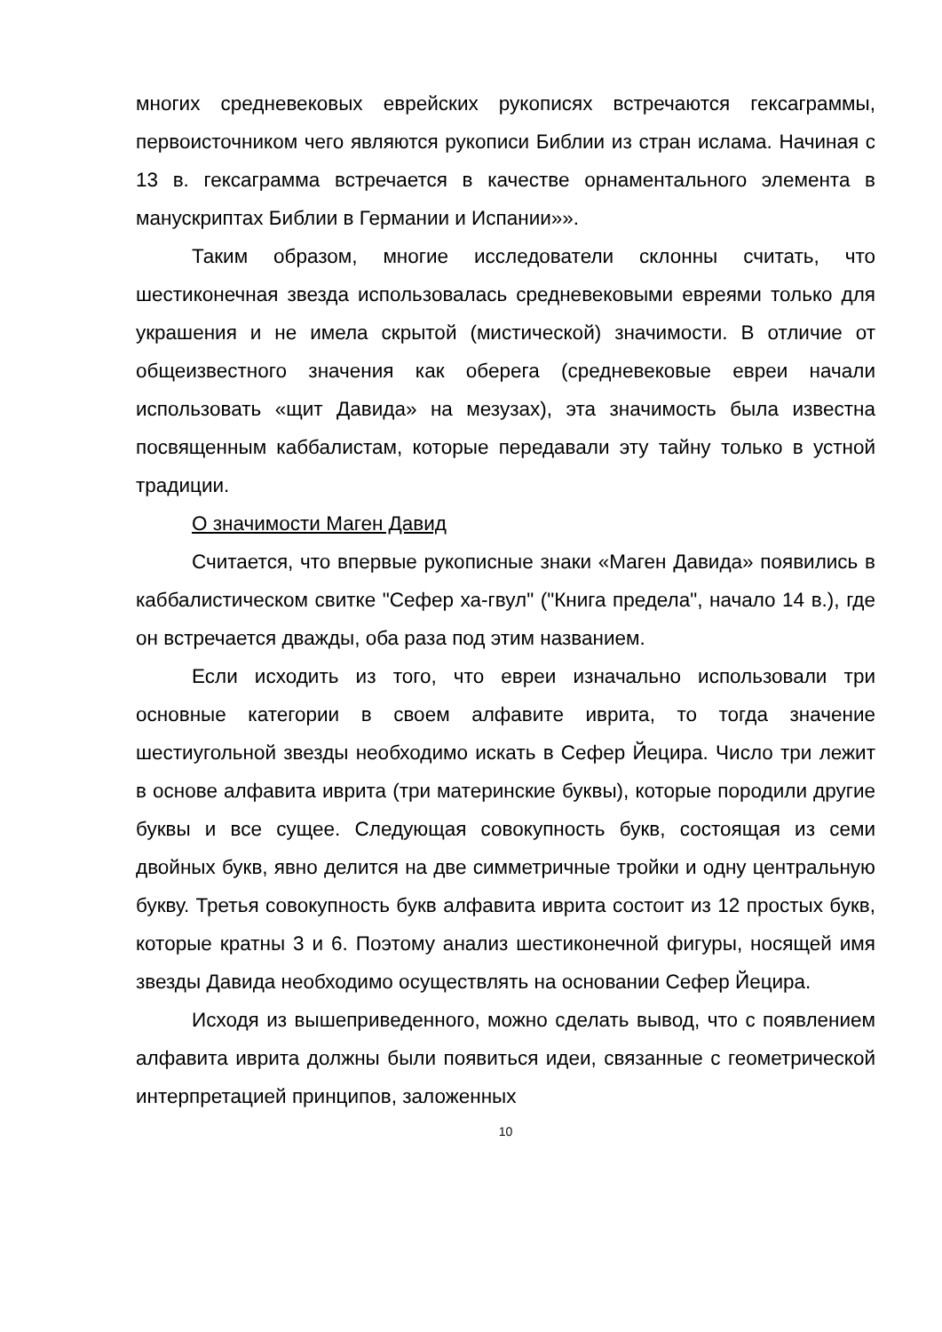многих средневековых еврейских рукописях встречаются гексаграммы, первоисточником чего являются рукописи Библии из стран ислама. Начиная с 13 в. гексаграмма встречается в качестве орнаментального элемента в манускриптах Библии в Германии и Испании»».
Таким образом, многие исследователи склонны считать, что шестиконечная звезда использовалась средневековыми евреями только для украшения и не имела скрытой (мистической) значимости. В отличие от общеизвестного значения как оберега (средневековые евреи начали использовать «щит Давида» на мезузах), эта значимость была известна посвященным каббалистам, которые передавали эту тайну только в устной традиции.
О значимости Маген Давид
Считается, что впервые рукописные знаки «Маген Давида» появились в каббалистическом свитке "Сефер ха-гвул" ("Книга предела", начало 14 в.), где он встречается дважды, оба раза под этим названием.
Если исходить из того, что евреи изначально использовали три основные категории в своем алфавите иврита, то тогда значение шестиугольной звезды необходимо искать в Сефер Йецира. Число три лежит в основе алфавита иврита (три материнские буквы), которые породили другие буквы и все сущее. Следующая совокупность букв, состоящая из семи двойных букв, явно делится на две симметричные тройки и одну центральную букву. Третья совокупность букв алфавита иврита состоит из 12 простых букв, которые кратны 3 и 6. Поэтому анализ шестиконечной фигуры, носящей имя звезды Давида необходимо осуществлять на основании Сефер Йецира.
Исходя из вышеприведенного, можно сделать вывод, что с появлением алфавита иврита должны были появиться идеи, связанные с геометрической интерпретацией принципов, заложенных
10